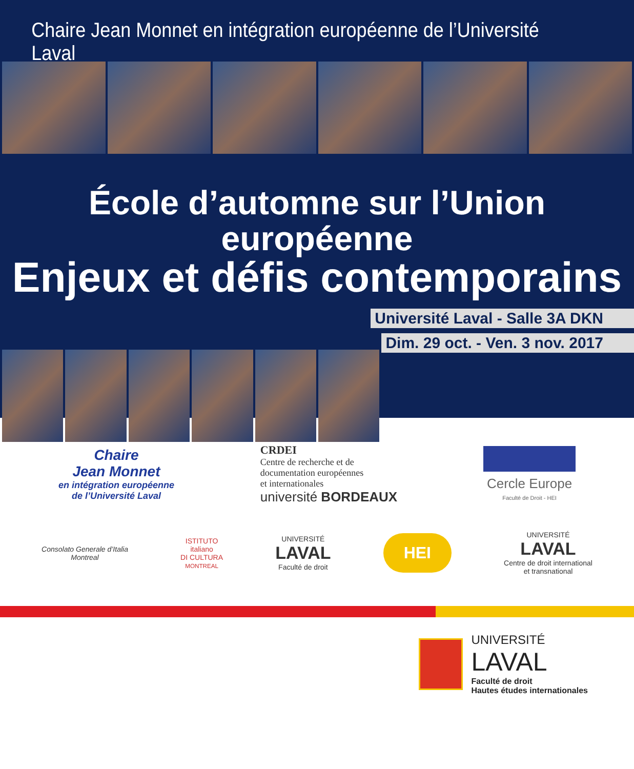Chaire Jean Monnet en intégration européenne de l’Université Laval
École d’automne sur l’Union européenne
Enjeux et défis contemporains
Université Laval - Salle 3A DKN
Dim. 29 oct. - Ven. 3 nov. 2017
Chaire
Jean Monnet
en intégration européenne
de l’Université Laval
CRDEI
Centre de recherche et de
documentation européennes
et internationales
université BORDEAUX
Cercle Europe
Faculté de Droit - HEI
Consolato Generale d’Italia
Montreal
ISTITUTO
italiano
DI CULTURA
MONTREAL
UNIVERSITÉ
LAVAL
Faculté de droit
HEI
UNIVERSITÉ
LAVAL
Centre de droit international
et transnational
UNIVERSITÉ
LAVAL
Faculté de droit
Hautes études internationales